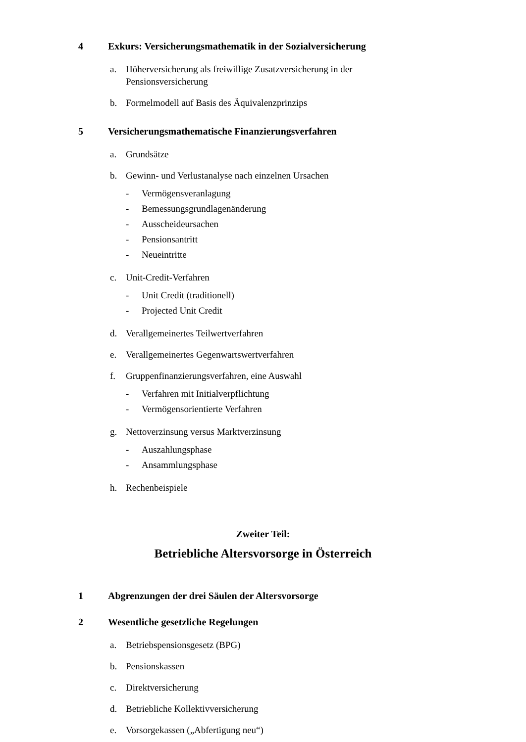4 Exkurs: Versicherungsmathematik in der Sozialversicherung
a. Höherversicherung als freiwillige Zusatzversicherung in der Pensionsversicherung
b. Formelmodell auf Basis des Äquivalenzprinzips
5 Versicherungsmathematische Finanzierungsverfahren
a. Grundsätze
b. Gewinn- und Verlustanalyse nach einzelnen Ursachen
- Vermögensveranlagung
- Bemessungsgrundlagenänderung
- Ausscheideursachen
- Pensionsantritt
- Neueintritte
c. Unit-Credit-Verfahren
- Unit Credit (traditionell)
- Projected Unit Credit
d. Verallgemeinertes Teilwertverfahren
e. Verallgemeinertes Gegenwartswertverfahren
f. Gruppenfinanzierungsverfahren, eine Auswahl
- Verfahren mit Initialverpflichtung
- Vermögensorientierte Verfahren
g. Nettoverzinsung versus Marktverzinsung
- Auszahlungsphase
- Ansammlungsphase
h. Rechenbeispiele
Zweiter Teil:
Betriebliche Altersvorsorge in Österreich
1 Abgrenzungen der drei Säulen der Altersvorsorge
2 Wesentliche gesetzliche Regelungen
a. Betriebspensionsgesetz (BPG)
b. Pensionskassen
c. Direktversicherung
d. Betriebliche Kollektivversicherung
e. Vorsorgekassen („Abfertigung neu“)